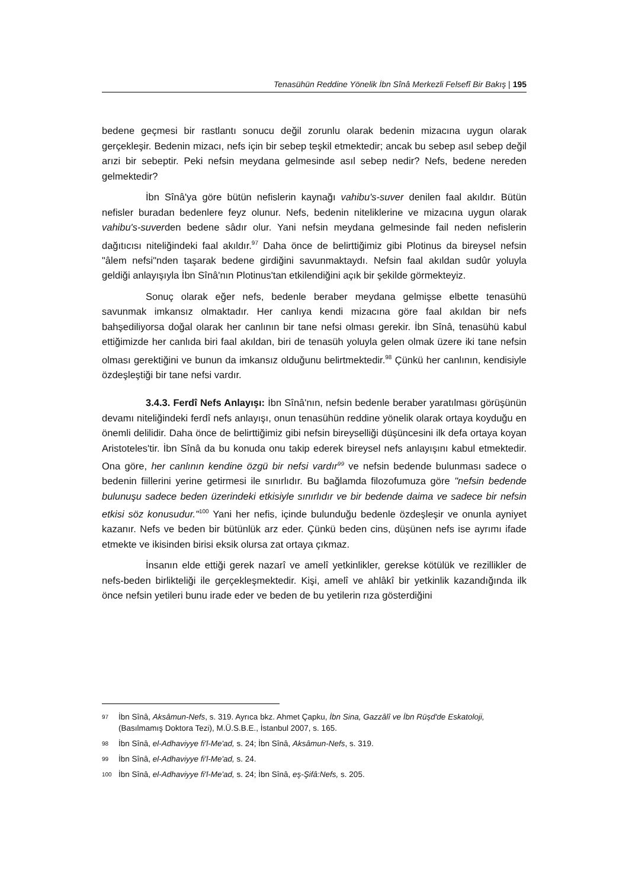Tenasühün Reddine Yönelik İbn Sînâ Merkezli Felsefî Bir Bakış | 195
bedene geçmesi bir rastlantı sonucu değil zorunlu olarak bedenin mizacına uygun olarak gerçekleşir. Bedenin mizacı, nefs için bir sebep teşkil etmektedir; ancak bu sebep asıl sebep değil arızi bir sebeptir. Peki nefsin meydana gelmesinde asıl sebep nedir? Nefs, bedene nereden gelmektedir?
İbn Sînâ'ya göre bütün nefislerin kaynağı vahibu's-suver denilen faal akıldır. Bütün nefisler buradan bedenlere feyz olunur. Nefs, bedenin niteliklerine ve mizacına uygun olarak vahibu's-suverden bedene sâdır olur. Yani nefsin meydana gelmesinde fail neden nefislerin dağıtıcısı niteliğindeki faal akıldır.<sup>97</sup> Daha önce de belirttiğimiz gibi Plotinus da bireysel nefsin "âlem nefsi"nden taşarak bedene girdiğini savunmaktaydı. Nefsin faal akıldan sudûr yoluyla geldiği anlayışıyla İbn Sînâ'nın Plotinus'tan etkilendiğini açık bir şekilde görmekteyiz.
Sonuç olarak eğer nefs, bedenle beraber meydana gelmişse elbette tenasühü savunmak imkansız olmaktadır. Her canlıya kendi mizacına göre faal akıldan bir nefs bahşediliyorsa doğal olarak her canlının bir tane nefsi olması gerekir. İbn Sînâ, tenasühü kabul ettiğimizde her canlıda biri faal akıldan, biri de tenasüh yoluyla gelen olmak üzere iki tane nefsin olması gerektiğini ve bunun da imkansız olduğunu belirtmektedir.<sup>98</sup> Çünkü her canlının, kendisiyle özdeşleştiği bir tane nefsi vardır.
3.4.3. Ferdî Nefs Anlayışı: İbn Sînâ'nın, nefsin bedenle beraber yaratılması görüşünün devamı niteliğindeki ferdî nefs anlayışı, onun tenasühün reddine yönelik olarak ortaya koyduğu en önemli delilidir. Daha önce de belirttiğimiz gibi nefsin bireyselliği düşüncesini ilk defa ortaya koyan Aristoteles'tir. İbn Sînâ da bu konuda onu takip ederek bireysel nefs anlayışını kabul etmektedir. Ona göre, her canlının kendine özgü bir nefsi vardır<sup>99</sup> ve nefsin bedende bulunması sadece o bedenin fiillerini yerine getirmesi ile sınırlıdır. Bu bağlamda filozofumuza göre "nefsin bedende bulunuşu sadece beden üzerindeki etkisiyle sınırlıdır ve bir bedende daima ve sadece bir nefsin etkisi söz konusudur."<sup>100</sup> Yani her nefis, içinde bulunduğu bedenle özdeşleşir ve onunla ayniyet kazanır. Nefs ve beden bir bütünlük arz eder. Çünkü beden cins, düşünen nefs ise ayrımı ifade etmekte ve ikisinden birisi eksik olursa zat ortaya çıkmaz.
İnsanın elde ettiği gerek nazarî ve amelî yetkinlikler, gerekse kötülük ve rezillikler de nefs-beden birlikteliği ile gerçekleşmektedir. Kişi, amelî ve ahlâkî bir yetkinlik kazandığında ilk önce nefsin yetileri bunu irade eder ve beden de bu yetilerin rıza gösterdiğini
97 İbn Sînâ, Aksâmun-Nefs, s. 319. Ayrıca bkz. Ahmet Çapku, İbn Sina, Gazzâlî ve İbn Rüşd'de Eskatoloji, (Basılmamış Doktora Tezi), M.Ü.S.B.E., İstanbul 2007, s. 165.
98 İbn Sînâ, el-Adhaviyye fi'l-Me'ad, s. 24; İbn Sînâ, Aksâmun-Nefs, s. 319.
99 İbn Sînâ, el-Adhaviyye fi'l-Me'ad, s. 24.
100 İbn Sînâ, el-Adhaviyye fi'l-Me'ad, s. 24; İbn Sînâ, eş-Şifâ:Nefs, s. 205.